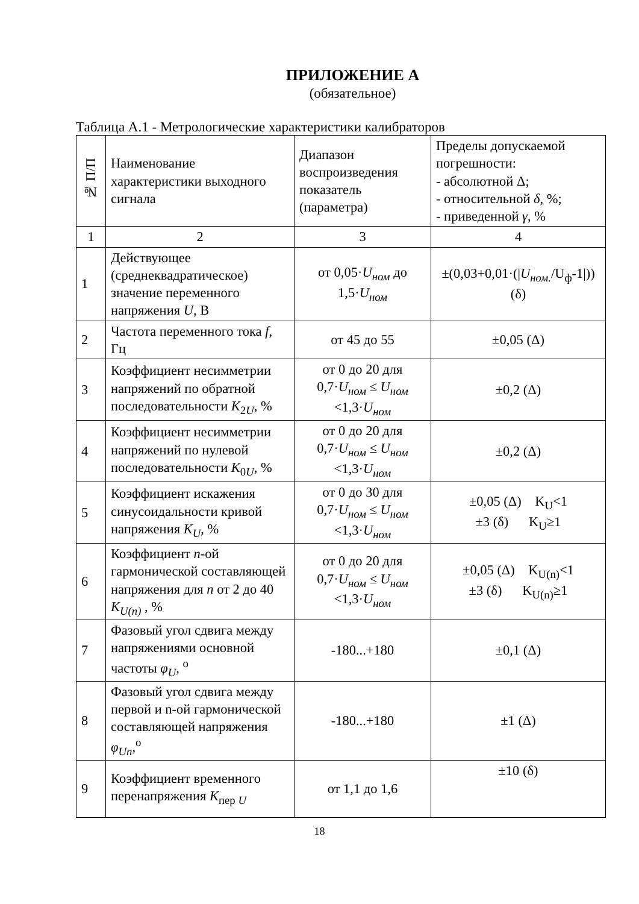ПРИЛОЖЕНИЕ А
(обязательное)
Таблица А.1 - Метрологические характеристики калибраторов
| № П/П | Наименование характеристики выходного сигнала | Диапазон воспроизведения показатель (параметра) | Пределы допускаемой погрешности: - абсолютной Δ; - относительной δ , %; - приведенной γ , % |
| --- | --- | --- | --- |
| 1 | 2 | 3 | 4 |
| 1 | Действующее (среднеквадратическое) значение переменного напряжения U , В | от 0,05· U<sub>ном</sub> до 1,5· U<sub>ном</sub> | ±(0,03+0,01·(/ U<sub>ном.</sub> /U<sub>ф</sub>-1/)) (δ) |
| 2 | Частота переменного тока f , Гц | от 45 до 55 | ±0,05 (Δ) |
| 3 | Коэффициент несимметрии напряжений по обратной последовательности K<sub>2U</sub>, % | от 0 до 20 для 0,7· U<sub>ном</sub> ≤ U<sub>ном</sub> <1,3· U<sub>ном</sub> | ±0,2 (Δ) |
| 4 | Коэффициент несимметрии напряжений по нулевой последовательности K<sub>0U</sub>, % | от 0 до 20 для 0,7· U<sub>ном</sub> ≤ U<sub>ном</sub> <1,3· U<sub>ном</sub> | ±0,2 (Δ) |
| 5 | Коэффициент искажения синусоидальности кривой напряжения K<sub>U</sub> , % | от 0 до 30 для 0,7· U<sub>ном</sub> ≤ U<sub>ном</sub> <1,3· U<sub>ном</sub> | ±0,05 (Δ) K<sub>U</sub><1 ±3 (δ) K<sub>U</sub>≥1 |
| 6 | Коэффициент n -ой гармонической составляющей напряжения для n от 2 до 40 K<sub>U(n)</sub> , % | от 0 до 20 для 0,7· U<sub>ном</sub> ≤ U<sub>ном</sub> <1,3· U<sub>ном</sub> | ±0,05 (Δ) K<sub>U(n)</sub><1 ±3 (δ) K<sub>U(n)</sub>≥1 |
| 7 | Фазовый угол сдвига между напряжениями основной частоты φ<sub>U</sub> , <sup>o</sup> | -180...+180 | ±0,1 (Δ) |
| 8 | Фазовый угол сдвига между первой и n-ой гармонической составляющей напряжения φ<sub>Un</sub> ,<sup>o</sup> | -180...+180 | ±1 (Δ) |
| 9 | Коэффициент временного перенапряжения K<sub>пер U</sub> | от 1,1 до 1,6 | ±10 (δ) |
18